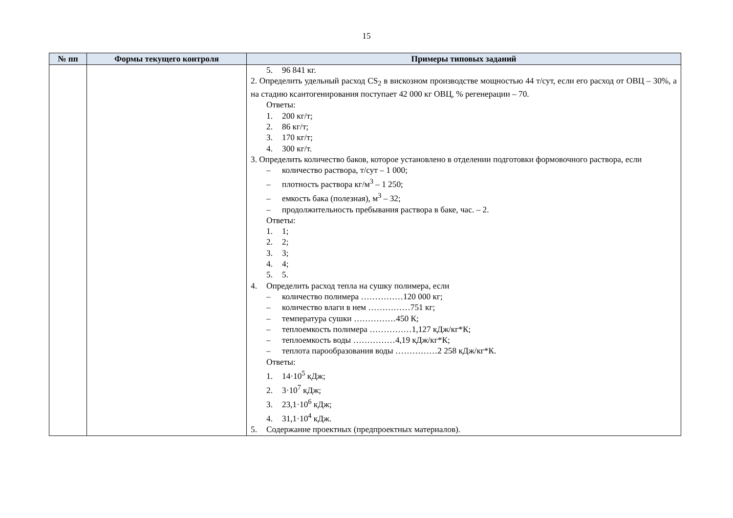15
| № пп | Формы текущего контроля | Примеры типовых заданий |
| --- | --- | --- |
| | | 5. 96 841 кг. 2. Определить удельный расход CS<sub>2</sub> в вискозном производстве мощностью 44 т/сут, если его расход от ОВЦ – 30%, а на стадию ксантогенирования поступает 42 000 кг ОВЦ, % регенерации – 70. Ответы: 1. 200 кг/т; 2. 86 кг/т; 3. 170 кг/т; 4. 300 кг/т. 3. Определить количество баков, которое установлено в отделении подготовки формовочного раствора, если – количество раствора, т/сут – 1 000; – плотность раствора кг/м<sup>3</sup> – 1 250; – емкость бака (полезная), м<sup>3</sup> – 32; – продолжительность пребывания раствора в баке, час. – 2. Ответы: 1. 1; 2. 2; 3. 3; 4. 4; 5. 5. 4. Определить расход тепла на сушку полимера, если – количество полимера ……………120 000 кг; – количество влаги в нем ……………751 кг; – температура сушки ……………450 К; – теплоемкость полимера ……………1,127 кДж/кг*К; – теплоемкость воды ……………4,19 кДж/кг*К; – теплота парообразования воды ……………2 258 кДж/кг*К. Ответы: 1. 14·10<sup>5</sup> кДж; 2. 3·10<sup>7</sup> кДж; 3. 23,1·10<sup>6</sup> кДж; 4. 31,1·10<sup>4</sup> кДж. 5. Содержание проектных (предпроектных материалов). |